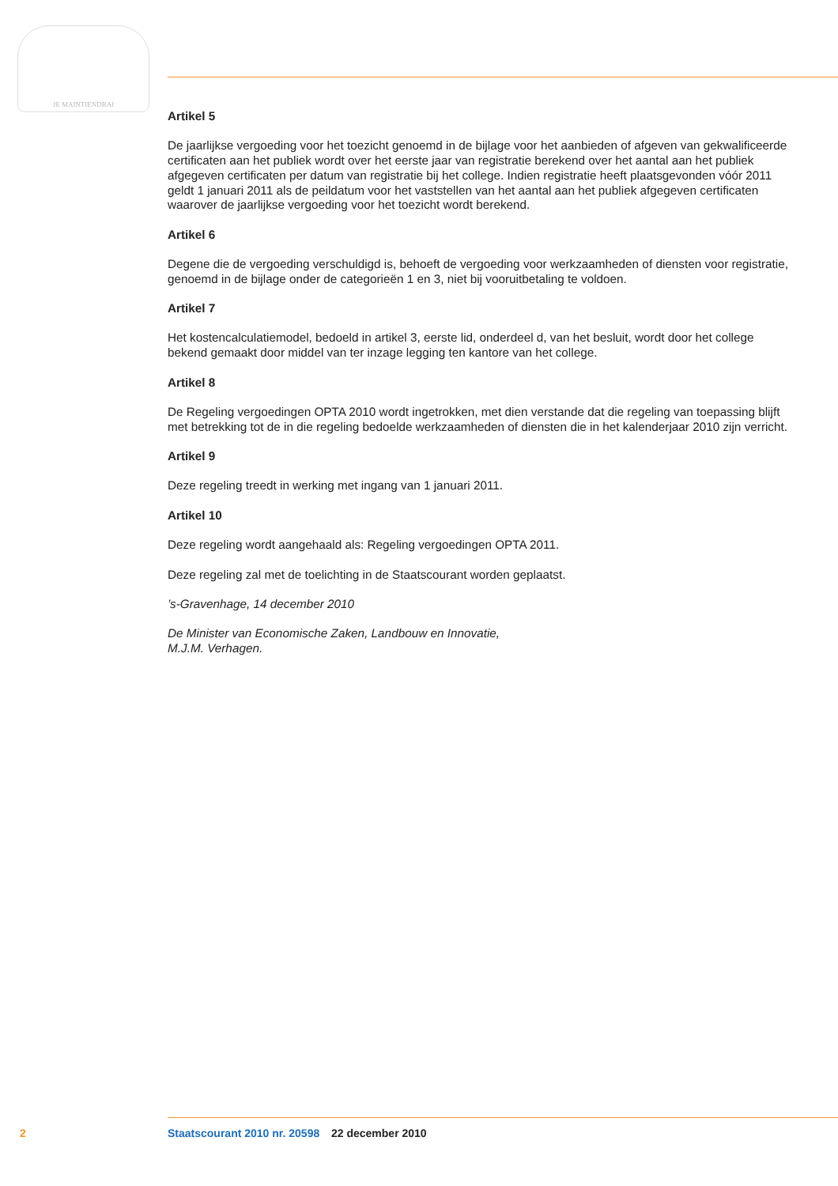JE MAINTIENDRAI
Artikel 5
De jaarlijkse vergoeding voor het toezicht genoemd in de bijlage voor het aanbieden of afgeven van gekwalificeerde certificaten aan het publiek wordt over het eerste jaar van registratie berekend over het aantal aan het publiek afgegeven certificaten per datum van registratie bij het college. Indien registratie heeft plaatsgevonden vóór 2011 geldt 1 januari 2011 als de peildatum voor het vaststellen van het aantal aan het publiek afgegeven certificaten waarover de jaarlijkse vergoeding voor het toezicht wordt berekend.
Artikel 6
Degene die de vergoeding verschuldigd is, behoeft de vergoeding voor werkzaamheden of diensten voor registratie, genoemd in de bijlage onder de categorieën 1 en 3, niet bij vooruitbetaling te voldoen.
Artikel 7
Het kostencalculatiemodel, bedoeld in artikel 3, eerste lid, onderdeel d, van het besluit, wordt door het college bekend gemaakt door middel van ter inzage legging ten kantore van het college.
Artikel 8
De Regeling vergoedingen OPTA 2010 wordt ingetrokken, met dien verstande dat die regeling van toepassing blijft met betrekking tot de in die regeling bedoelde werkzaamheden of diensten die in het kalenderjaar 2010 zijn verricht.
Artikel 9
Deze regeling treedt in werking met ingang van 1 januari 2011.
Artikel 10
Deze regeling wordt aangehaald als: Regeling vergoedingen OPTA 2011.
Deze regeling zal met de toelichting in de Staatscourant worden geplaatst.
’s-Gravenhage, 14 december 2010
De Minister van Economische Zaken, Landbouw en Innovatie,
M.J.M. Verhagen.
2 Staatscourant 2010 nr. 20598 22 december 2010